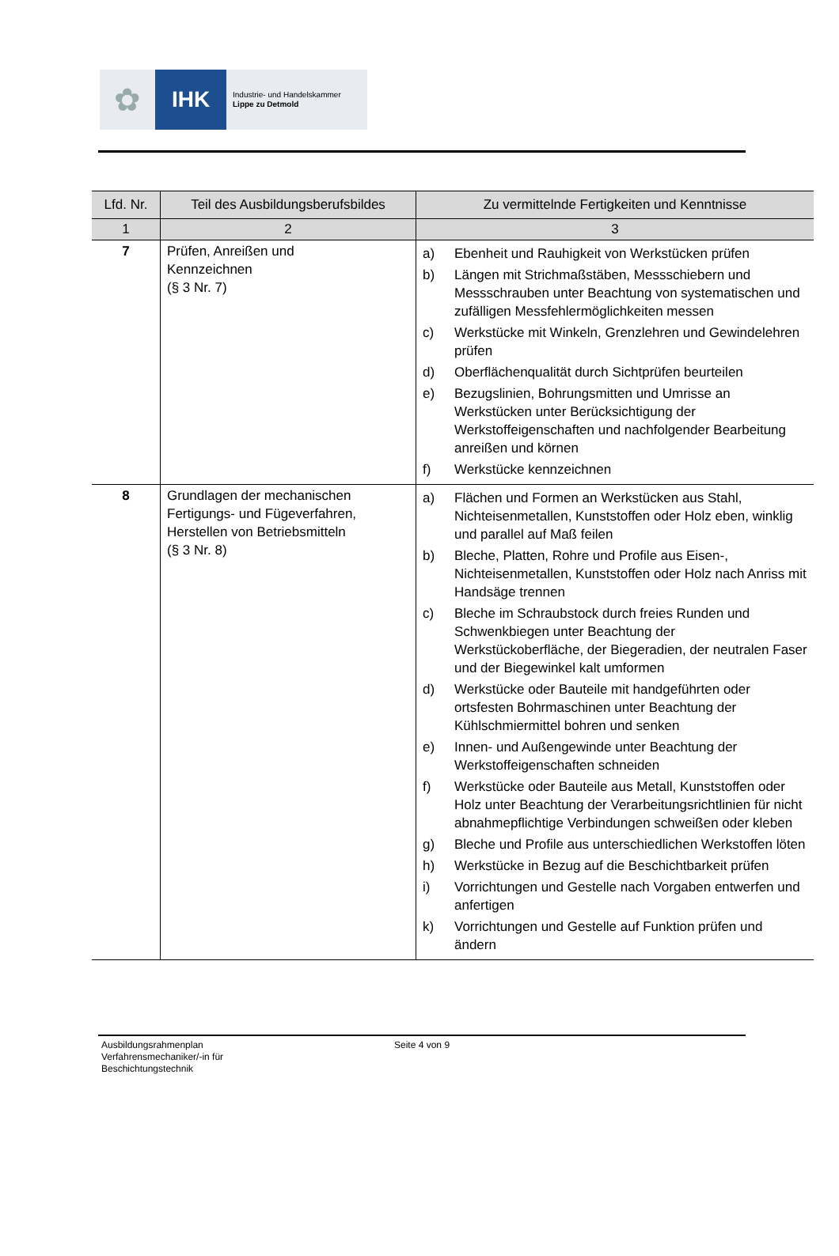✿
IHK
Industrie- und Handelskammer
Lippe zu Detmold
| Lfd. Nr. | Teil des Ausbildungsberufsbildes | Zu vermittelnde Fertigkeiten und Kenntnisse |
| --- | --- | --- |
| 1 | 2 | 3 |
| 7 | Prüfen, Anreißen und Kennzeichnen (§ 3 Nr. 7) | a) Ebenheit und Rauhigkeit von Werkstücken prüfen b) Längen mit Strichmaßstäben, Messschiebern und Messschrauben unter Beachtung von systematischen und zufälligen Messfehlermöglichkeiten messen c) Werkstücke mit Winkeln, Grenzlehren und Gewindelehren prüfen d) Oberflächenqualität durch Sichtprüfen beurteilen e) Bezugslinien, Bohrungsmitten und Umrisse an Werkstücken unter Berücksichtigung der Werkstoffeigenschaften und nachfolgender Bearbeitung anreißen und körnen f) Werkstücke kennzeichnen |
| 8 | Grundlagen der mechanischen Fertigungs- und Fügeverfahren, Herstellen von Betriebsmitteln (§ 3 Nr. 8) | a) Flächen und Formen an Werkstücken aus Stahl, Nichteisenmetallen, Kunststoffen oder Holz eben, winklig und parallel auf Maß feilen b) Bleche, Platten, Rohre und Profile aus Eisen-, Nichteisenmetallen, Kunststoffen oder Holz nach Anriss mit Handsäge trennen c) Bleche im Schraubstock durch freies Runden und Schwenkbiegen unter Beachtung der Werkstückoberfläche, der Biegeradien, der neutralen Faser und der Biegewinkel kalt umformen d) Werkstücke oder Bauteile mit handgeführten oder ortsfesten Bohrmaschinen unter Beachtung der Kühlschmiermittel bohren und senken e) Innen- und Außengewinde unter Beachtung der Werkstoffeigenschaften schneiden f) Werkstücke oder Bauteile aus Metall, Kunststoffen oder Holz unter Beachtung der Verarbeitungsrichtlinien für nicht abnahmepflichtige Verbindungen schweißen oder kleben g) Bleche und Profile aus unterschiedlichen Werkstoffen löten h) Werkstücke in Bezug auf die Beschichtbarkeit prüfen i) Vorrichtungen und Gestelle nach Vorgaben entwerfen und anfertigen k) Vorrichtungen und Gestelle auf Funktion prüfen und ändern |
Ausbildungsrahmenplan
Verfahrensmechaniker/-in für
Beschichtungstechnik
Seite 4 von 9